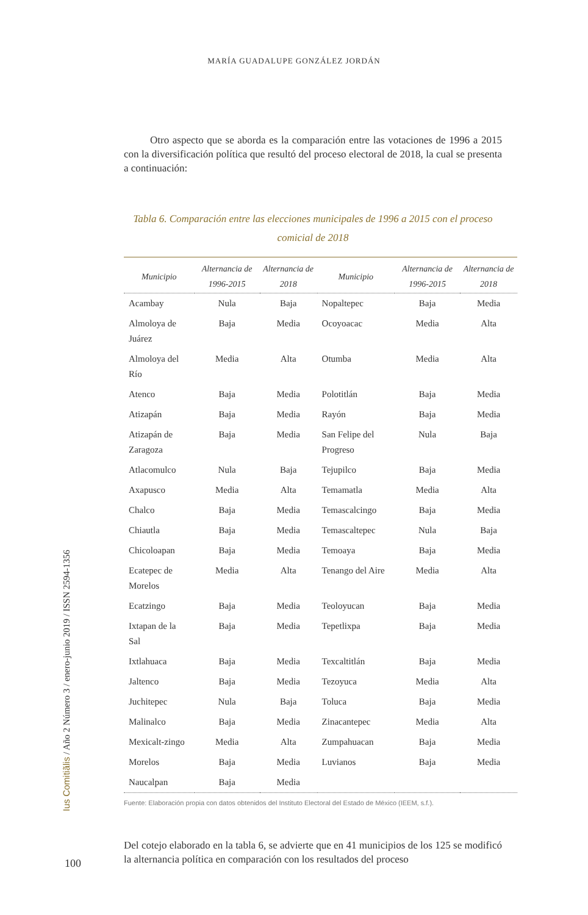MARÍA GUADALUPE GONZÁLEZ JORDÁN
Otro aspecto que se aborda es la comparación entre las votaciones de 1996 a 2015 con la diversificación política que resultó del proceso electoral de 2018, la cual se presenta a continuación:
Tabla 6. Comparación entre las elecciones municipales de 1996 a 2015 con el proceso comicial de 2018
| Municipio | Alternancia de 1996-2015 | Alternancia de 2018 | Municipio | Alternancia de 1996-2015 | Alternancia de 2018 |
| --- | --- | --- | --- | --- | --- |
| Acambay | Nula | Baja | Nopaltepec | Baja | Media |
| Almoloya de Juárez | Baja | Media | Ocoyoacac | Media | Alta |
| Almoloya del Río | Media | Alta | Otumba | Media | Alta |
| Atenco | Baja | Media | Polotitlán | Baja | Media |
| Atizapán | Baja | Media | Rayón | Baja | Media |
| Atizapán de Zaragoza | Baja | Media | San Felipe del Progreso | Nula | Baja |
| Atlacomulco | Nula | Baja | Tejupilco | Baja | Media |
| Axapusco | Media | Alta | Temamatla | Media | Alta |
| Chalco | Baja | Media | Temascalcingo | Baja | Media |
| Chiautla | Baja | Media | Temascaltepec | Nula | Baja |
| Chicoloapan | Baja | Media | Temoaya | Baja | Media |
| Ecatepec de Morelos | Media | Alta | Tenango del Aire | Media | Alta |
| Ecatzingo | Baja | Media | Teoloyucan | Baja | Media |
| Ixtapan de la Sal | Baja | Media | Tepetlixpa | Baja | Media |
| Ixtlahuaca | Baja | Media | Texcaltitlán | Baja | Media |
| Jaltenco | Baja | Media | Tezoyuca | Media | Alta |
| Juchitepec | Nula | Baja | Toluca | Baja | Media |
| Malinalco | Baja | Media | Zinacantepec | Media | Alta |
| Mexicalt-zingo | Media | Alta | Zumpahuacan | Baja | Media |
| Morelos | Baja | Media | Luvianos | Baja | Media |
| Naucalpan | Baja | Media | | | |
Fuente: Elaboración propia con datos obtenidos del Instituto Electoral del Estado de México (IEEM, s.f.).
Del cotejo elaborado en la tabla 6, se advierte que en 41 municipios de los 125 se modificó la alternancia política en comparación con los resultados del proceso
Ius Comitiãlis / Año 2 Número 3 / enero-junio 2019 / ISSN 2594-1356
100